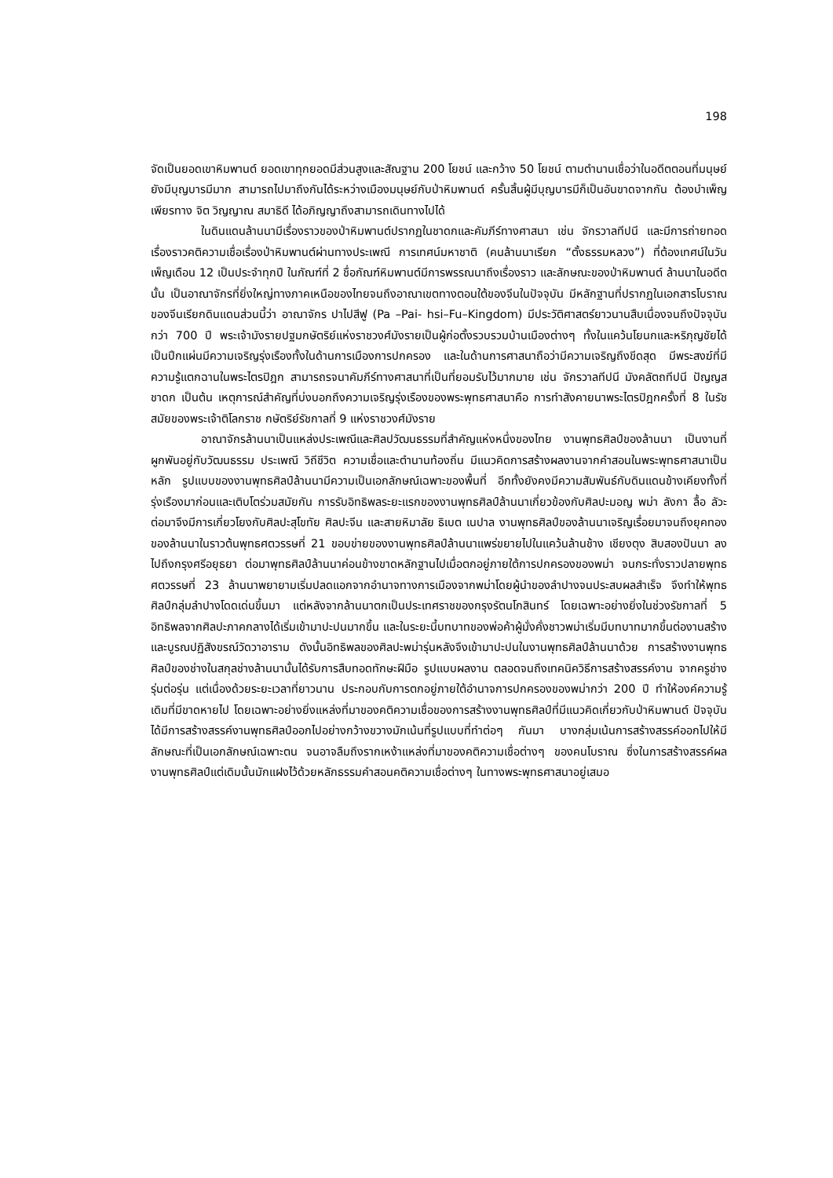198
จัดเป็นยอดเขาหิมพานต์ ยอดเขาทุกยอดมีส่วนสูงและสัณฐาน 200 โยชน์ และกว้าง 50 โยชน์ ตามตำนานเชื่อว่าในอดีตตอนที่มนุษย์ยังมีบุญบารมีมาก สามารถไปมาถึงกันได้ระหว่างเมืองมนุษย์กับป่าหิมพานต์ ครั้นสิ้นผู้มีบุญบารมีก็เป็นอันขาดจากกัน ต้องบำเพ็ญเพียรทาง จิต วิญญาณ สมาธิดี ได้อภิญญาถึงสามารถเดินทางไปได้
ในดินแดนล้านนามีเรื่องราวของป่าหิมพานต์ปรากฏในชาดกและคัมภีร์ทางศาสนา เช่น จักรวาลทีปนี และมีการถ่ายทอดเรื่องราวคติความเชื่อเรื่องป่าหิมพานต์ผ่านทางประเพณี การเทศน์มหาชาติ (คนล้านนาเรียก “ตั้งธรรมหลวง”) ที่ต้องเทศน์ในวันเพ็ญเดือน 12 เป็นประจำทุกปี ในกัณฑ์ที่ 2 ชื่อกัณฑ์หิมพานต์มีการพรรณนาถึงเรื่องราว และลักษณะของป่าหิมพานต์ ล้านนาในอดีตนั้น เป็นอาณาจักรที่ยิ่งใหญ่ทางภาคเหนือของไทยจนถึงอาณาเขตทางตอนใต้ของจีนในปัจจุบัน มีหลักฐานที่ปรากฏในเอกสารโบราณของจีนเรียกดินแดนส่วนนี้ว่า อาณาจักร ปาไปสีฟู (Pa –Pai- hsi–Fu–Kingdom) มีประวัติศาสตร์ยาวนานสืบเนื่องจนถึงปัจจุบันกว่า 700 ปี พระเจ้ามังรายปฐมกษัตริย์แห่งราชวงศ์มังรายเป็นผู้ก่อตั้งรวบรวมบ้านเมืองต่างๆ ทั้งในแคว้นโยนกและหริภุญชัยได้เป็นปึกแผ่นมีความเจริญรุ่งเรืองทั้งในด้านการเมืองการปกครอง และในด้านการศาสนาถือว่ามีความเจริญถึงขีดสุด มีพระสงฆ์ที่มีความรู้แตกฉานในพระไตรปิฎก สามารถรจนาคัมภีร์ทางศาสนาที่เป็นที่ยอมรับไว้มากมาย เช่น จักรวาลทีปนี มังคลัตถทีปนี ปัญญสชาดก เป็นต้น เหตุการณ์สำคัญที่บ่งบอกถึงความเจริญรุ่งเรืองของพระพุทธศาสนาคือ การทำสังคายนาพระไตรปิฎกครั้งที่ 8 ในรัชสมัยของพระเจ้าติโลกราช กษัตริย์รัชกาลที่ 9 แห่งราชวงศ์มังราย
อาณาจักรล้านนาเป็นแหล่งประเพณีและศิลปวัฒนธรรมที่สำคัญแห่งหนึ่งของไทย งานพุทธศิลป์ของล้านนา เป็นงานที่ผูกพันอยู่กับวัฒนธรรม ประเพณี วิถีชีวิต ความเชื่อและตำนานท้องถิ่น มีแนวคิดการสร้างผลงานจากคำสอนในพระพุทธศาสนาเป็นหลัก รูปแบบของงานพุทธศิลป์ล้านนามีความเป็นเอกลักษณ์เฉพาะของพื้นที่ อีกทั้งยังคงมีความสัมพันธ์กับดินแดนข้างเคียงทั้งที่รุ่งเรืองมาก่อนและเติบโตร่วมสมัยกัน การรับอิทธิพลระยะแรกของงานพุทธศิลป์ล้านนาเกี่ยวข้องกับศิลปะมอญ พม่า ลังกา ลื้อ ลัวะ ต่อมาจึงมีการเกี่ยวโยงกับศิลปะสุโขทัย ศิลปะจีน และสายหิมาลัย ธิเบต เนปาล งานพุทธศิลป์ของล้านนาเจริญเรื่อยมาจนถึงยุคทองของล้านนาในราวต้นพุทธศตวรรษที่ 21 ขอบข่ายของงานพุทธศิลป์ล้านนาแพร่ขยายไปในแคว้นล้านช้าง เชียงตุง สิบสองปันนา ลงไปถึงกรุงศรีอยุธยา ต่อมาพุทธศิลป์ล้านนาค่อนข้างขาดหลักฐานไปเมื่อตกอยู่ภายใต้การปกครองของพม่า จนกระทั่งราวปลายพุทธศตวรรษที่ 23 ล้านนาพยายามเริ่มปลดแอกจากอำนาจทางการเมืองจากพม่าโดยผู้นำของลำปางจนประสบผลสำเร็จ จึงทำให้พุทธศิลป์กลุ่มลำปางโดดเด่นขึ้นมา แต่หลังจากล้านนาตกเป็นประเทศราชของกรุงรัตนโกสินทร์ โดยเฉพาะอย่างยิ่งในช่วงรัชกาลที่ 5 อิทธิพลจากศิลปะภาคกลางได้เริ่มเข้ามาปะปนมากขึ้น และในระยะนี้บทบาทของพ่อค้าผู้มั่งคั่งชาวพม่าเริ่มมีบทบาทมากขึ้นต่องานสร้างและบูรณปฏิสังขรณ์วัดวาอาราม ดังนั้นอิทธิพลของศิลปะพม่ารุ่นหลังจึงเข้ามาปะปนในงานพุทธศิลป์ล้านนาด้วย การสร้างงานพุทธศิลป์ของช่างในสกุลช่างล้านนานั้นได้รับการสืบทอดทักษะฝีมือ รูปแบบผลงาน ตลอดจนถึงเทคนิควิธีการสร้างสรรค์งาน จากครูช่างรุ่นต่อรุ่น แต่เนื่องด้วยระยะเวลาที่ยาวนาน ประกอบกับการตกอยู่ภายใต้อำนาจการปกครองของพม่ากว่า 200 ปี ทำให้องค์ความรู้เดิมที่มีขาดหายไป โดยเฉพาะอย่างยิ่งแหล่งที่มาของคติความเชื่อของการสร้างงานพุทธศิลป์ที่มีแนวคิดเกี่ยวกับป่าหิมพานต์ ปัจจุบันได้มีการสร้างสรรค์งานพุทธศิลป์ออกไปอย่างกว้างขวางมักเน้นที่รูปแบบที่ทำต่อๆ กันมา บางกลุ่มเน้นการสร้างสรรค์ออกไปให้มีลักษณะที่เป็นเอกลักษณ์เฉพาะตน จนอาจลืมถึงรากเหง้าแหล่งที่มาของคติความเชื่อต่างๆ ของคนโบราณ ซึ่งในการสร้างสรรค์ผลงานพุทธศิลป์แต่เดิมนั้นมักแฝงไว้ด้วยหลักธรรมคำสอนคติความเชื่อต่างๆ ในทางพระพุทธศาสนาอยู่เสมอ